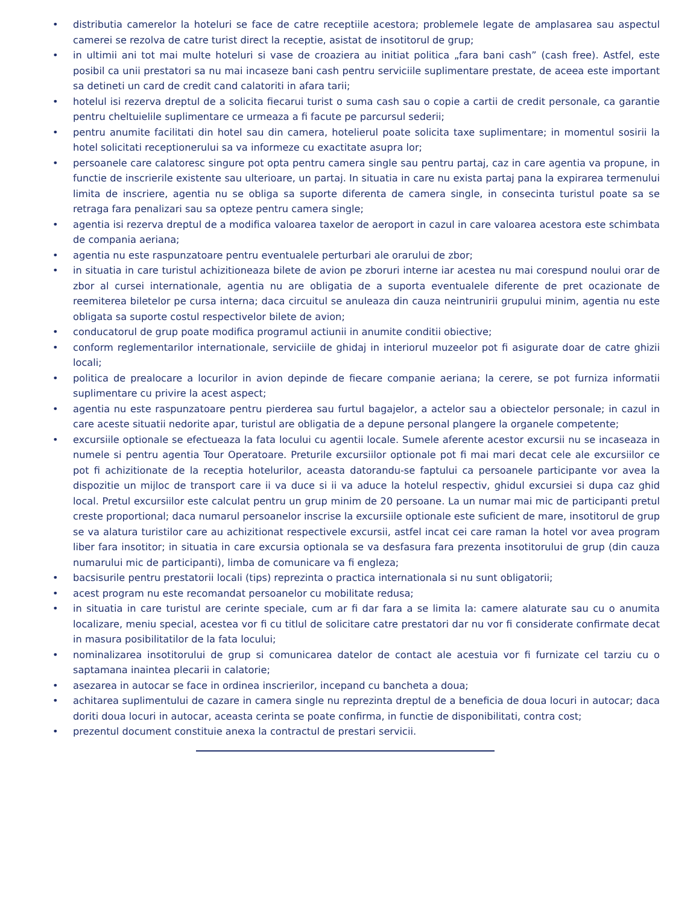• distributia camerelor la hoteluri se face de catre receptiile acestora; problemele legate de amplasarea sau aspectul camerei se rezolva de catre turist direct la receptie, asistat de insotitorul de grup;
• in ultimii ani tot mai multe hoteluri si vase de croaziera au initiat politica „fara bani cash” (cash free). Astfel, este posibil ca unii prestatori sa nu mai incaseze bani cash pentru serviciile suplimentare prestate, de aceea este important sa detineti un card de credit cand calatoriti in afara tarii;
• hotelul isi rezerva dreptul de a solicita fiecarui turist o suma cash sau o copie a cartii de credit personale, ca garantie pentru cheltuielile suplimentare ce urmeaza a fi facute pe parcursul sederii;
• pentru anumite facilitati din hotel sau din camera, hotelierul poate solicita taxe suplimentare; in momentul sosirii la hotel solicitati receptionerului sa va informeze cu exactitate asupra lor;
• persoanele care calatoresc singure pot opta pentru camera single sau pentru partaj, caz in care agentia va propune, in functie de inscrierile existente sau ulterioare, un partaj. In situatia in care nu exista partaj pana la expirarea termenului limita de inscriere, agentia nu se obliga sa suporte diferenta de camera single, in consecinta turistul poate sa se retraga fara penalizari sau sa opteze pentru camera single;
• agentia isi rezerva dreptul de a modifica valoarea taxelor de aeroport in cazul in care valoarea acestora este schimbata de compania aeriana;
• agentia nu este raspunzatoare pentru eventualele perturbari ale orarului de zbor;
• in situatia in care turistul achizitioneaza bilete de avion pe zboruri interne iar acestea nu mai corespund noului orar de zbor al cursei internationale, agentia nu are obligatia de a suporta eventualele diferente de pret ocazionate de reemiterea biletelor pe cursa interna; daca circuitul se anuleaza din cauza neintrunirii grupului minim, agentia nu este obligata sa suporte costul respectivelor bilete de avion;
• conducatorul de grup poate modifica programul actiunii in anumite conditii obiective;
• conform reglementarilor internationale, serviciile de ghidaj in interiorul muzeelor pot fi asigurate doar de catre ghizii locali;
• politica de prealocare a locurilor in avion depinde de fiecare companie aeriana; la cerere, se pot furniza informatii suplimentare cu privire la acest aspect;
• agentia nu este raspunzatoare pentru pierderea sau furtul bagajelor, a actelor sau a obiectelor personale; in cazul in care aceste situatii nedorite apar, turistul are obligatia de a depune personal plangere la organele competente;
• excursiile optionale se efectueaza la fata locului cu agentii locale. Sumele aferente acestor excursii nu se incaseaza in numele si pentru agentia Tour Operatoare. Preturile excursiilor optionale pot fi mai mari decat cele ale excursiilor ce pot fi achizitionate de la receptia hotelurilor, aceasta datorandu-se faptului ca persoanele participante vor avea la dispozitie un mijloc de transport care ii va duce si ii va aduce la hotelul respectiv, ghidul excursiei si dupa caz ghid local. Pretul excursiilor este calculat pentru un grup minim de 20 persoane. La un numar mai mic de participanti pretul creste proportional; daca numarul persoanelor inscrise la excursiile optionale este suficient de mare, insotitorul de grup se va alatura turistilor care au achizitionat respectivele excursii, astfel incat cei care raman la hotel vor avea program liber fara insotitor; in situatia in care excursia optionala se va desfasura fara prezenta insotitorului de grup (din cauza numarului mic de participanti), limba de comunicare va fi engleza;
• bacsisurile pentru prestatorii locali (tips) reprezinta o practica internationala si nu sunt obligatorii;
• acest program nu este recomandat persoanelor cu mobilitate redusa;
• in situatia in care turistul are cerinte speciale, cum ar fi dar fara a se limita la: camere alaturate sau cu o anumita localizare, meniu special, acestea vor fi cu titlul de solicitare catre prestatori dar nu vor fi considerate confirmate decat in masura posibilitatilor de la fata locului;
• nominalizarea insotitorului de grup si comunicarea datelor de contact ale acestuia vor fi furnizate cel tarziu cu o saptamana inaintea plecarii in calatorie;
• asezarea in autocar se face in ordinea inscrierilor, incepand cu bancheta a doua;
• achitarea suplimentului de cazare in camera single nu reprezinta dreptul de a beneficia de doua locuri in autocar; daca doriti doua locuri in autocar, aceasta cerinta se poate confirma, in functie de disponibilitati, contra cost;
• prezentul document constituie anexa la contractul de prestari servicii.